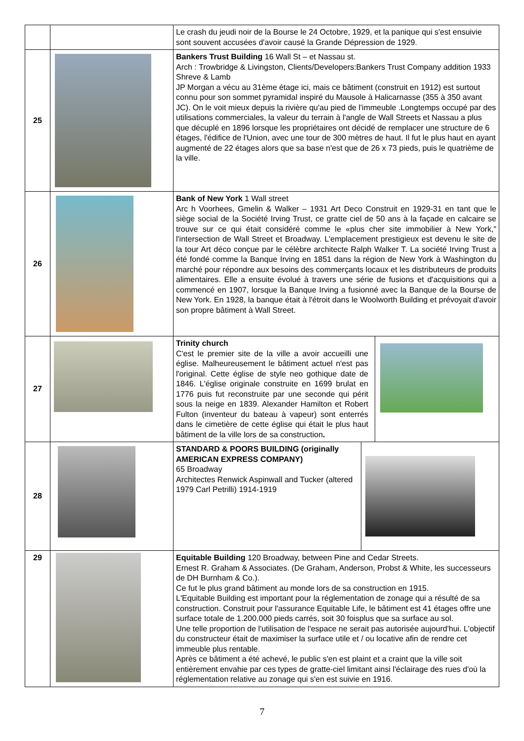| | | Le crash du jeudi noir de la Bourse le 24 Octobre, 1929, et la panique qui s'est ensuivie sont souvent accusées d'avoir causé la Grande Dépression de 1929. |
| 25 | | Bankers Trust Building 16 Wall St – et Nassau st. Arch : Trowbridge & Livingston, Clients/Developers:Bankers Trust Company addition 1933 Shreve & Lamb JP Morgan a vécu au 31ème étage ici, mais ce bâtiment (construit en 1912) est surtout connu pour son sommet pyramidal inspiré du Mausole à Halicarnasse (355 à 350 avant JC). On le voit mieux depuis la rivière qu'au pied de l'immeuble .Longtemps occupé par des utilisations commerciales, la valeur du terrain à l'angle de Wall Streets et Nassau a plus que décuplé en 1896 lorsque les propriétaires ont décidé de remplacer une structure de 6 étages, l'édifice de l'Union, avec une tour de 300 mètres de haut. Il fut le plus haut en ayant augmenté de 22 étages alors que sa base n'est que de 26 x 73 pieds, puis le quatrième de la ville. |
| 26 | | Bank of New York 1 Wall street Arc h Voorhees, Gmelin & Walker – 1931 Art Deco Construit en 1929-31 en tant que le siège social de la Société Irving Trust, ce gratte ciel de 50 ans à la façade en calcaire se trouve sur ce qui était considéré comme le «plus cher site immobilier à New York," l'intersection de Wall Street et Broadway. L'emplacement prestigieux est devenu le site de la tour Art déco conçue par le célèbre architecte Ralph Walker T. La société Irving Trust a été fondé comme la Banque Irving en 1851 dans la région de New York à Washington du marché pour répondre aux besoins des commerçants locaux et les distributeurs de produits alimentaires. Elle a ensuite évolué à travers une série de fusions et d'acquisitions qui a commencé en 1907, lorsque la Banque Irving a fusionné avec la Banque de la Bourse de New York. En 1928, la banque était à l'étroit dans le Woolworth Building et prévoyait d'avoir son propre bâtiment à Wall Street. |
| 27 | | Trinity church C'est le premier site de la ville a avoir accueilli une église. Malheureusement le bâtiment actuel n'est pas l'original. Cette église de style neo gothique date de 1846. L'église originale construite en 1699 brulat en 1776 puis fut reconstruite par une seconde qui périt sous la neige en 1839. Alexander Hamilton et Robert Fulton (inventeur du bateau à vapeur) sont enterrés dans le cimetière de cette église qui était le plus haut bâtiment de la ville lors de sa construction . |
| 28 | | STANDARD & POORS BUILDING (originally AMERICAN EXPRESS COMPANY) 65 Broadway Architectes Renwick Aspinwall and Tucker (altered 1979 Carl Petrilli) 1914-1919 |
| 29 | | Equitable Building 120 Broadway, between Pine and Cedar Streets. Ernest R. Graham & Associates. (De Graham, Anderson, Probst & White, les successeurs de DH Burnham & Co.). Ce fut le plus grand bâtiment au monde lors de sa construction en 1915. L'Equitable Building est important pour la réglementation de zonage qui a résulté de sa construction. Construit pour l'assurance Equitable Life, le bâtiment est 41 étages offre une surface totale de 1.200.000 pieds carrés, soit 30 foisplus que sa surface au sol. Une telle proportion de l'utilisation de l'espace ne serait pas autorisée aujourd'hui. L'objectif du constructeur était de maximiser la surface utile et / ou locative afin de rendre cet immeuble plus rentable. Après ce bâtiment a été achevé, le public s'en est plaint et a craint que la ville soit entièrement envahie par ces types de gratte-ciel limitant ainsi l'éclairage des rues d'où la réglementation relative au zonage qui s'en est suivie en 1916. |
7